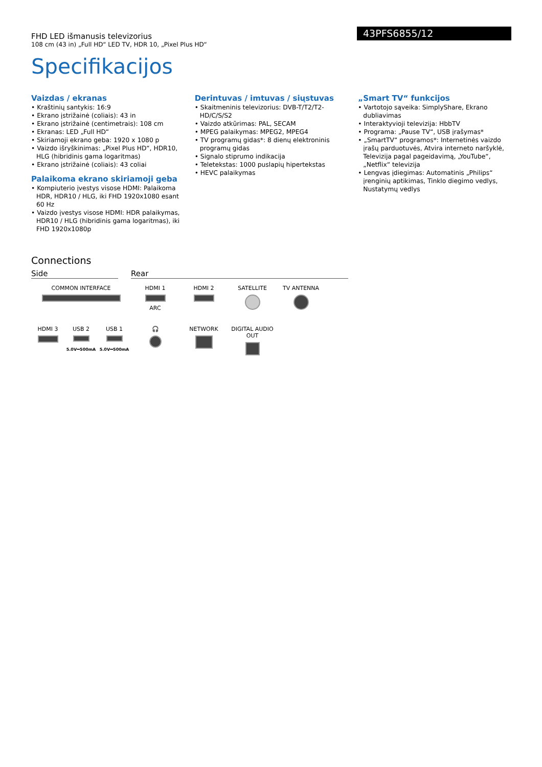FHD LED išmanusis televizorius
108 cm (43 in) „Full HD“ LED TV, HDR 10, „Pixel Plus HD“
43PFS6855/12
Specifikacijos
Vaizdas / ekranas
• Kraštinių santykis: 16:9
• Ekrano įstrižainė (coliais): 43 in
• Ekrano įstrižainė (centimetrais): 108 cm
• Ekranas: LED „Full HD“
• Skiriamoji ekrano geba: 1920 x 1080 p
• Vaizdo išryškinimas: „Pixel Plus HD“, HDR10, HLG (hibridinis gama logaritmas)
• Ekrano įstrižainė (coliais): 43 coliai
Palaikoma ekrano skiriamoji geba
• Kompiuterio įvestys visose HDMI: Palaikoma HDR, HDR10 / HLG, iki FHD 1920x1080 esant 60 Hz
• Vaizdo įvestys visose HDMI: HDR palaikymas, HDR10 / HLG (hibridinis gama logaritmas), iki FHD 1920x1080p
Derintuvas / imtuvas / siųstuvas
• Skaitmeninis televizorius: DVB-T/T2/T2-HD/C/S/S2
• Vaizdo atkūrimas: PAL, SECAM
• MPEG palaikymas: MPEG2, MPEG4
• TV programų gidas*: 8 dienų elektroninis programų gidas
• Signalo stiprumo indikacija
• Teletekstas: 1000 puslapių hipertekstas
• HEVC palaikymas
„Smart TV“ funkcijos
• Vartotojo sąveika: SimplyShare, Ekrano dubliavimas
• Interaktyvioji televizija: HbbTV
• Programa: „Pause TV“, USB įrašymas*
• „SmartTV“ programos*: Internetinės vaizdo įrašų parduotuvės, Atvira interneto naršyklė, Televizija pagal pageidavimą, „YouTube“, „Netflix“ televizija
• Lengvas įdiegimas: Automatinis „Philips“ įrenginių aptikimas, Tinklo diegimo vedlys, Nustatymų vedlys
Connections
Side Rear
COMMON INTERFACE
HDMI 1
ARC
HDMI 2
SATELLITE
TV ANTENNA
HDMI 3
USB 2
5.0V⎓500mA
USB 1
5.0V⎓500mA
🎧
NETWORK
DIGITAL AUDIO OUT